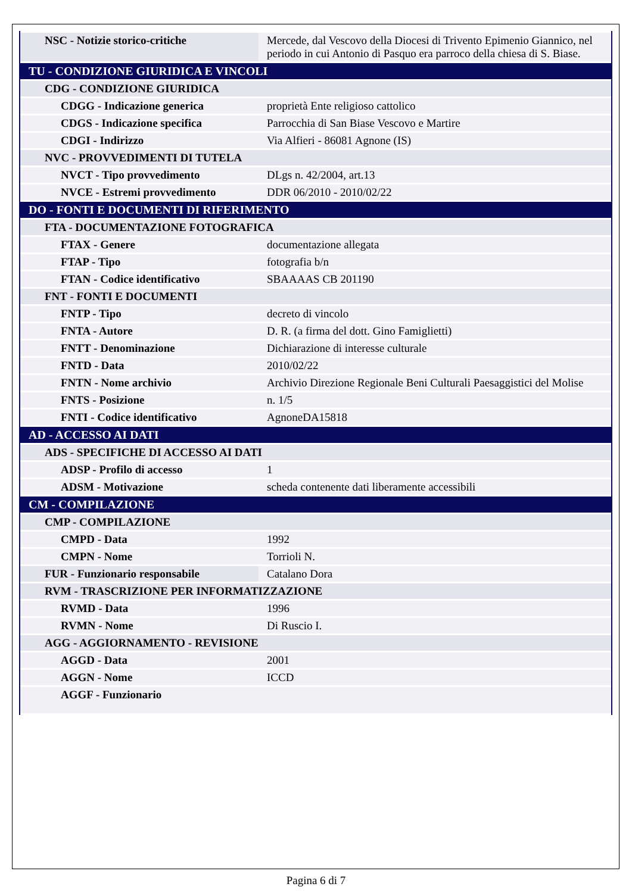| NSC - Notizie storico-critiche | Mercede, dal Vescovo della Diocesi di Trivento Epimenio Giannico, nel periodo in cui Antonio di Pasquo era parroco della chiesa di S. Biase. |
| TU - CONDIZIONE GIURIDICA E VINCOLI | |
| CDG - CONDIZIONE GIURIDICA | |
| CDGG - Indicazione generica | proprietà Ente religioso cattolico |
| CDGS - Indicazione specifica | Parrocchia di San Biase Vescovo e Martire |
| CDGI - Indirizzo | Via Alfieri - 86081 Agnone (IS) |
| NVC - PROVVEDIMENTI DI TUTELA | |
| NVCT - Tipo provvedimento | DLgs n. 42/2004, art.13 |
| NVCE - Estremi provvedimento | DDR 06/2010 - 2010/02/22 |
| DO - FONTI E DOCUMENTI DI RIFERIMENTO | |
| FTA - DOCUMENTAZIONE FOTOGRAFICA | |
| FTAX - Genere | documentazione allegata |
| FTAP - Tipo | fotografia b/n |
| FTAN - Codice identificativo | SBAAAAS CB 201190 |
| FNT - FONTI E DOCUMENTI | |
| FNTP - Tipo | decreto di vincolo |
| FNTA - Autore | D. R. (a firma del dott. Gino Famiglietti) |
| FNTT - Denominazione | Dichiarazione di interesse culturale |
| FNTD - Data | 2010/02/22 |
| FNTN - Nome archivio | Archivio Direzione Regionale Beni Culturali Paesaggistici del Molise |
| FNTS - Posizione | n. 1/5 |
| FNTI - Codice identificativo | AgnoneDA15818 |
| AD - ACCESSO AI DATI | |
| ADS - SPECIFICHE DI ACCESSO AI DATI | |
| ADSP - Profilo di accesso | 1 |
| ADSM - Motivazione | scheda contenente dati liberamente accessibili |
| CM - COMPILAZIONE | |
| CMP - COMPILAZIONE | |
| CMPD - Data | 1992 |
| CMPN - Nome | Torrioli N. |
| FUR - Funzionario responsabile | Catalano Dora |
| RVM - TRASCRIZIONE PER INFORMATIZZAZIONE | |
| RVMD - Data | 1996 |
| RVMN - Nome | Di Ruscio I. |
| AGG - AGGIORNAMENTO - REVISIONE | |
| AGGD - Data | 2001 |
| AGGN - Nome | ICCD |
| AGGF - Funzionario | |
Pagina 6 di 7